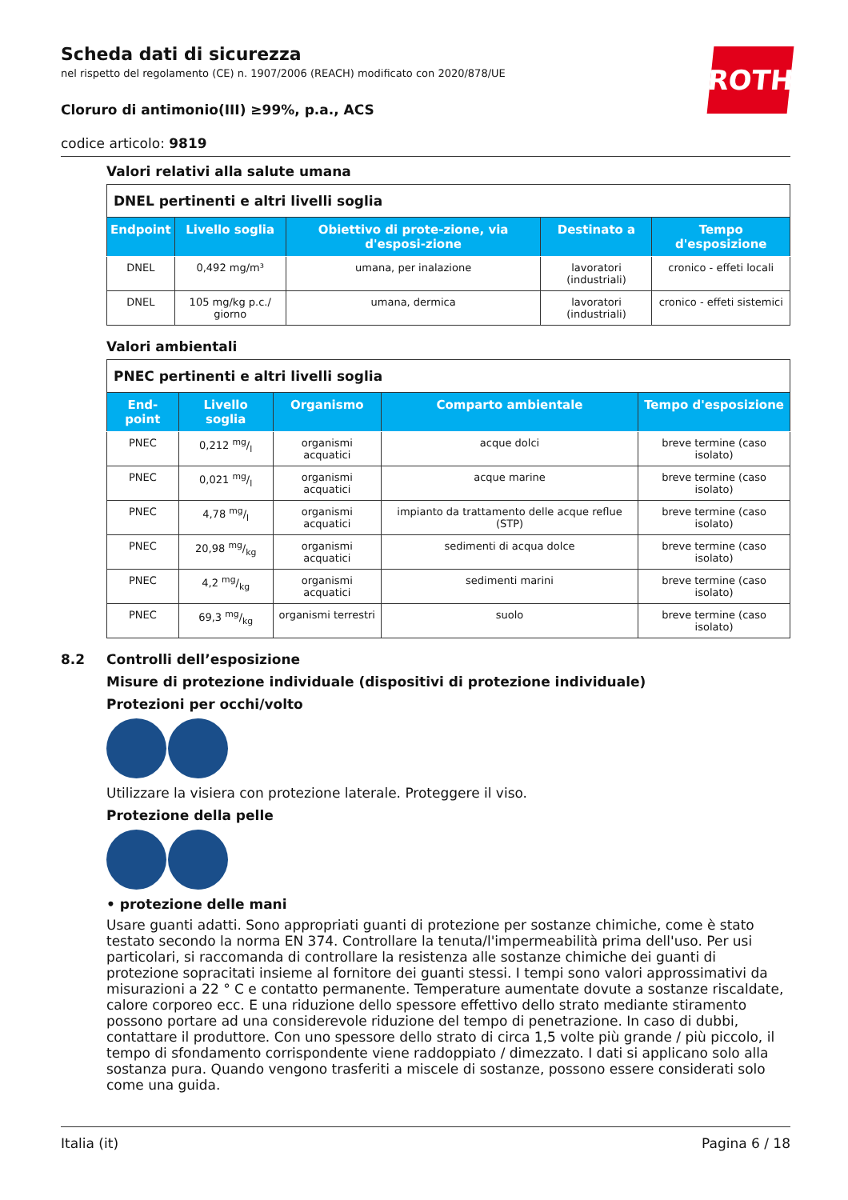ROTH
Scheda dati di sicurezza
nel rispetto del regolamento (CE) n. 1907/2006 (REACH) modificato con 2020/878/UE
Cloruro di antimonio(III) ≥99%, p.a., ACS
codice articolo: 9819
Valori relativi alla salute umana
| DNEL pertinenti e altri livelli soglia | | | | |
| Endpoint | Livello soglia | Obiettivo di prote-zione, via d'esposi-zione | Destinato a | Tempo d'esposizione |
| DNEL | 0,492 mg/m³ | umana, per inalazione | lavoratori (industriali) | cronico - effeti locali |
| DNEL | 105 mg/kg p.c./ giorno | umana, dermica | lavoratori (industriali) | cronico - effeti sistemici |
Valori ambientali
| PNEC pertinenti e altri livelli soglia | | | | |
| End-point | Livello soglia | Organismo | Comparto ambientale | Tempo d'esposizione |
| PNEC | 0,212 mg/l | organismi acquatici | acque dolci | breve termine (caso isolato) |
| PNEC | 0,021 mg/l | organismi acquatici | acque marine | breve termine (caso isolato) |
| PNEC | 4,78 mg/l | organismi acquatici | impianto da trattamento delle acque reflue (STP) | breve termine (caso isolato) |
| PNEC | 20,98 mg/kg | organismi acquatici | sedimenti di acqua dolce | breve termine (caso isolato) |
| PNEC | 4,2 mg/kg | organismi acquatici | sedimenti marini | breve termine (caso isolato) |
| PNEC | 69,3 mg/kg | organismi terrestri | suolo | breve termine (caso isolato) |
8.2 Controlli dell’esposizione
Misure di protezione individuale (dispositivi di protezione individuale)
Protezioni per occhi/volto
Utilizzare la visiera con protezione laterale. Proteggere il viso.
Protezione della pelle
• protezione delle mani
Usare guanti adatti. Sono appropriati guanti di protezione per sostanze chimiche, come è stato testato secondo la norma EN 374. Controllare la tenuta/l'impermeabilità prima dell'uso. Per usi particolari, si raccomanda di controllare la resistenza alle sostanze chimiche dei guanti di protezione sopracitati insieme al fornitore dei guanti stessi. I tempi sono valori approssimativi da misurazioni a 22 ° C e contatto permanente. Temperature aumentate dovute a sostanze riscaldate, calore corporeo ecc. E una riduzione dello spessore effettivo dello strato mediante stiramento possono portare ad una considerevole riduzione del tempo di penetrazione. In caso di dubbi, contattare il produttore. Con uno spessore dello strato di circa 1,5 volte più grande / più piccolo, il tempo di sfondamento corrispondente viene raddoppiato / dimezzato. I dati si applicano solo alla sostanza pura. Quando vengono trasferiti a miscele di sostanze, possono essere considerati solo come una guida.
Italia (it) Pagina 6 / 18